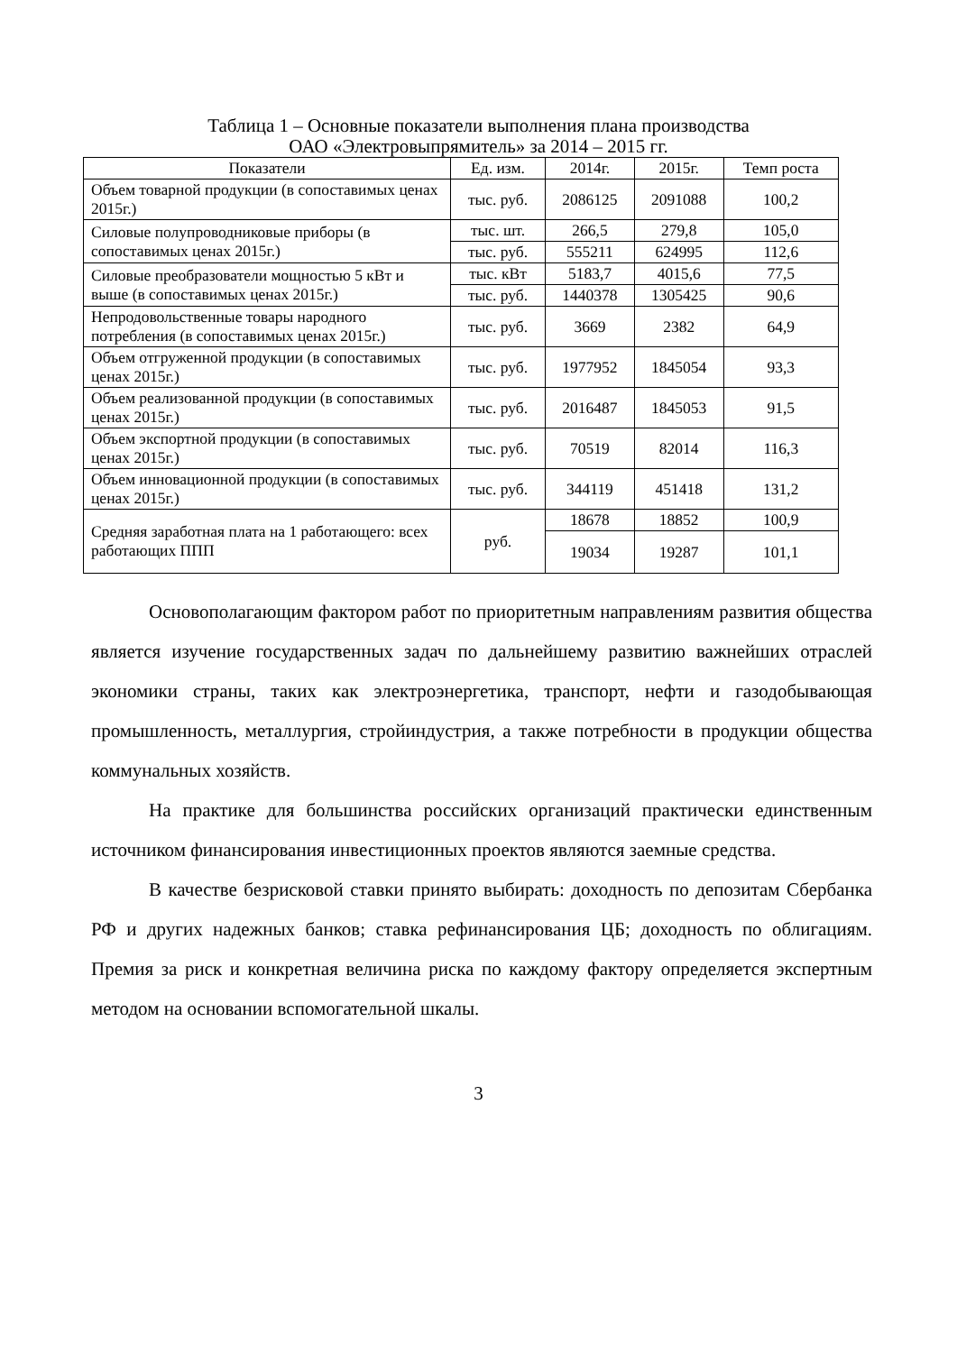Таблица 1 – Основные показатели выполнения плана производства
ОАО «Электровыпрямитель» за 2014 – 2015 гг.
| Показатели | Ед. изм. | 2014г. | 2015г. | Темп роста |
| --- | --- | --- | --- | --- |
| Объем товарной продукции (в сопоставимых ценах 2015г.) | тыс. руб. | 2086125 | 2091088 | 100,2 |
| Силовые полупроводниковые приборы (в сопоставимых ценах 2015г.) | тыс. шт. | 266,5 | 279,8 | 105,0 |
| | тыс. руб. | 555211 | 624995 | 112,6 |
| Силовые преобразователи мощностью 5 кВт и выше (в сопоставимых ценах 2015г.) | тыс. кВт | 5183,7 | 4015,6 | 77,5 |
| | тыс. руб. | 1440378 | 1305425 | 90,6 |
| Непродовольственные товары народного потребления (в сопоставимых ценах 2015г.) | тыс. руб. | 3669 | 2382 | 64,9 |
| Объем отгруженной продукции (в сопоставимых ценах 2015г.) | тыс. руб. | 1977952 | 1845054 | 93,3 |
| Объем реализованной продукции (в сопоставимых ценах 2015г.) | тыс. руб. | 2016487 | 1845053 | 91,5 |
| Объем экспортной продукции (в сопоставимых ценах 2015г.) | тыс. руб. | 70519 | 82014 | 116,3 |
| Объем инновационной продукции (в сопоставимых ценах 2015г.) | тыс. руб. | 344119 | 451418 | 131,2 |
| Средняя заработная плата на 1 работающего: всех работающих ППП | руб. | 18678 | 18852 | 100,9 |
| | | 19034 | 19287 | 101,1 |
Основополагающим фактором работ по приоритетным направлениям развития общества является изучение государственных задач по дальнейшему развитию важнейших отраслей экономики страны, таких как электроэнергетика, транспорт, нефти и газодобывающая промышленность, металлургия, стройиндустрия, а также потребности в продукции общества коммунальных хозяйств.
На практике для большинства российских организаций практически единственным источником финансирования инвестиционных проектов являются заемные средства.
В качестве безрисковой ставки принято выбирать: доходность по депозитам Сбербанка РФ и других надежных банков; ставка рефинансирования ЦБ; доходность по облигациям. Премия за риск и конкретная величина риска по каждому фактору определяется экспертным методом на основании вспомогательной шкалы.
3